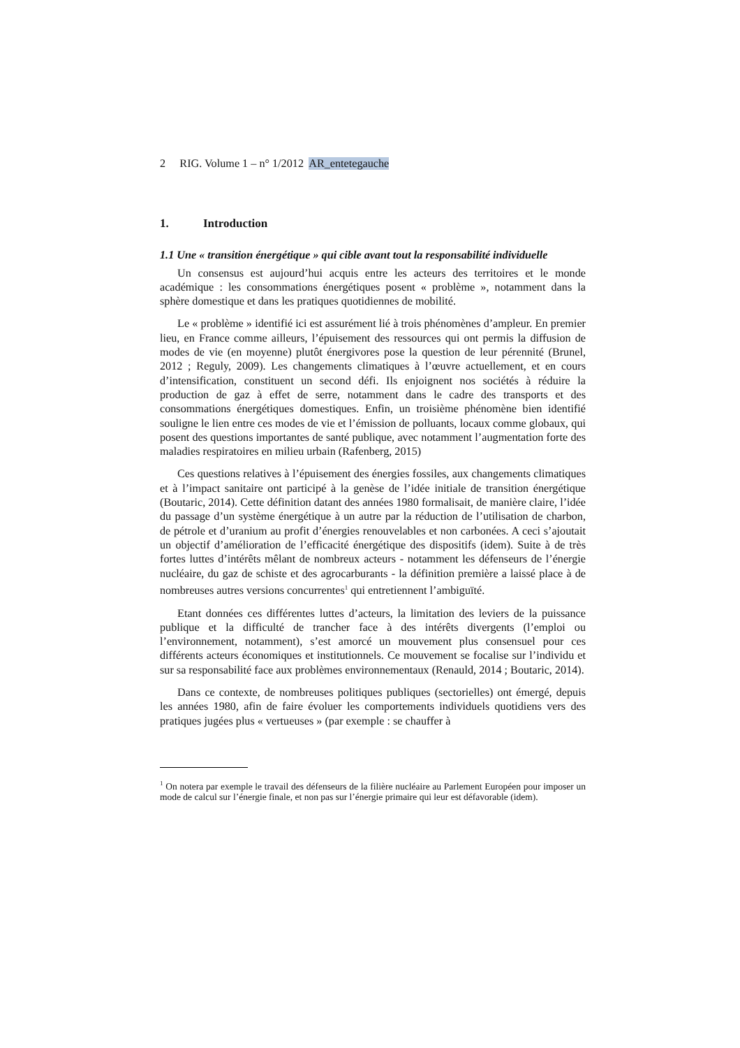2 RIG. Volume 1 – n° 1/2012 AR_entetegauche
1. Introduction
1.1 Une « transition énergétique » qui cible avant tout la responsabilité individuelle
Un consensus est aujourd’hui acquis entre les acteurs des territoires et le monde académique : les consommations énergétiques posent « problème », notamment dans la sphère domestique et dans les pratiques quotidiennes de mobilité.
Le « problème » identifié ici est assurément lié à trois phénomènes d’ampleur. En premier lieu, en France comme ailleurs, l’épuisement des ressources qui ont permis la diffusion de modes de vie (en moyenne) plutôt énergivores pose la question de leur pérennité (Brunel, 2012 ; Reguly, 2009). Les changements climatiques à l’œuvre actuellement, et en cours d’intensification, constituent un second défi. Ils enjoignent nos sociétés à réduire la production de gaz à effet de serre, notamment dans le cadre des transports et des consommations énergétiques domestiques. Enfin, un troisième phénomène bien identifié souligne le lien entre ces modes de vie et l’émission de polluants, locaux comme globaux, qui posent des questions importantes de santé publique, avec notamment l’augmentation forte des maladies respiratoires en milieu urbain (Rafenberg, 2015)
Ces questions relatives à l’épuisement des énergies fossiles, aux changements climatiques et à l’impact sanitaire ont participé à la genèse de l’idée initiale de transition énergétique (Boutaric, 2014). Cette définition datant des années 1980 formalisait, de manière claire, l’idée du passage d’un système énergétique à un autre par la réduction de l’utilisation de charbon, de pétrole et d’uranium au profit d’énergies renouvelables et non carbonées. A ceci s’ajoutait un objectif d’amélioration de l’efficacité énergétique des dispositifs (idem). Suite à de très fortes luttes d’intérêts mêlant de nombreux acteurs - notamment les défenseurs de l’énergie nucléaire, du gaz de schiste et des agrocarburants - la définition première a laissé place à de nombreuses autres versions concurrentes<sup>1</sup> qui entretiennent l’ambiguïté.
Etant données ces différentes luttes d’acteurs, la limitation des leviers de la puissance publique et la difficulté de trancher face à des intérêts divergents (l’emploi ou l’environnement, notamment), s’est amorcé un mouvement plus consensuel pour ces différents acteurs économiques et institutionnels. Ce mouvement se focalise sur l’individu et sur sa responsabilité face aux problèmes environnementaux (Renauld, 2014 ; Boutaric, 2014).
Dans ce contexte, de nombreuses politiques publiques (sectorielles) ont émergé, depuis les années 1980, afin de faire évoluer les comportements individuels quotidiens vers des pratiques jugées plus « vertueuses » (par exemple : se chauffer à
<sup>1</sup> On notera par exemple le travail des défenseurs de la filière nucléaire au Parlement Européen pour imposer un mode de calcul sur l’énergie finale, et non pas sur l’énergie primaire qui leur est défavorable (idem).